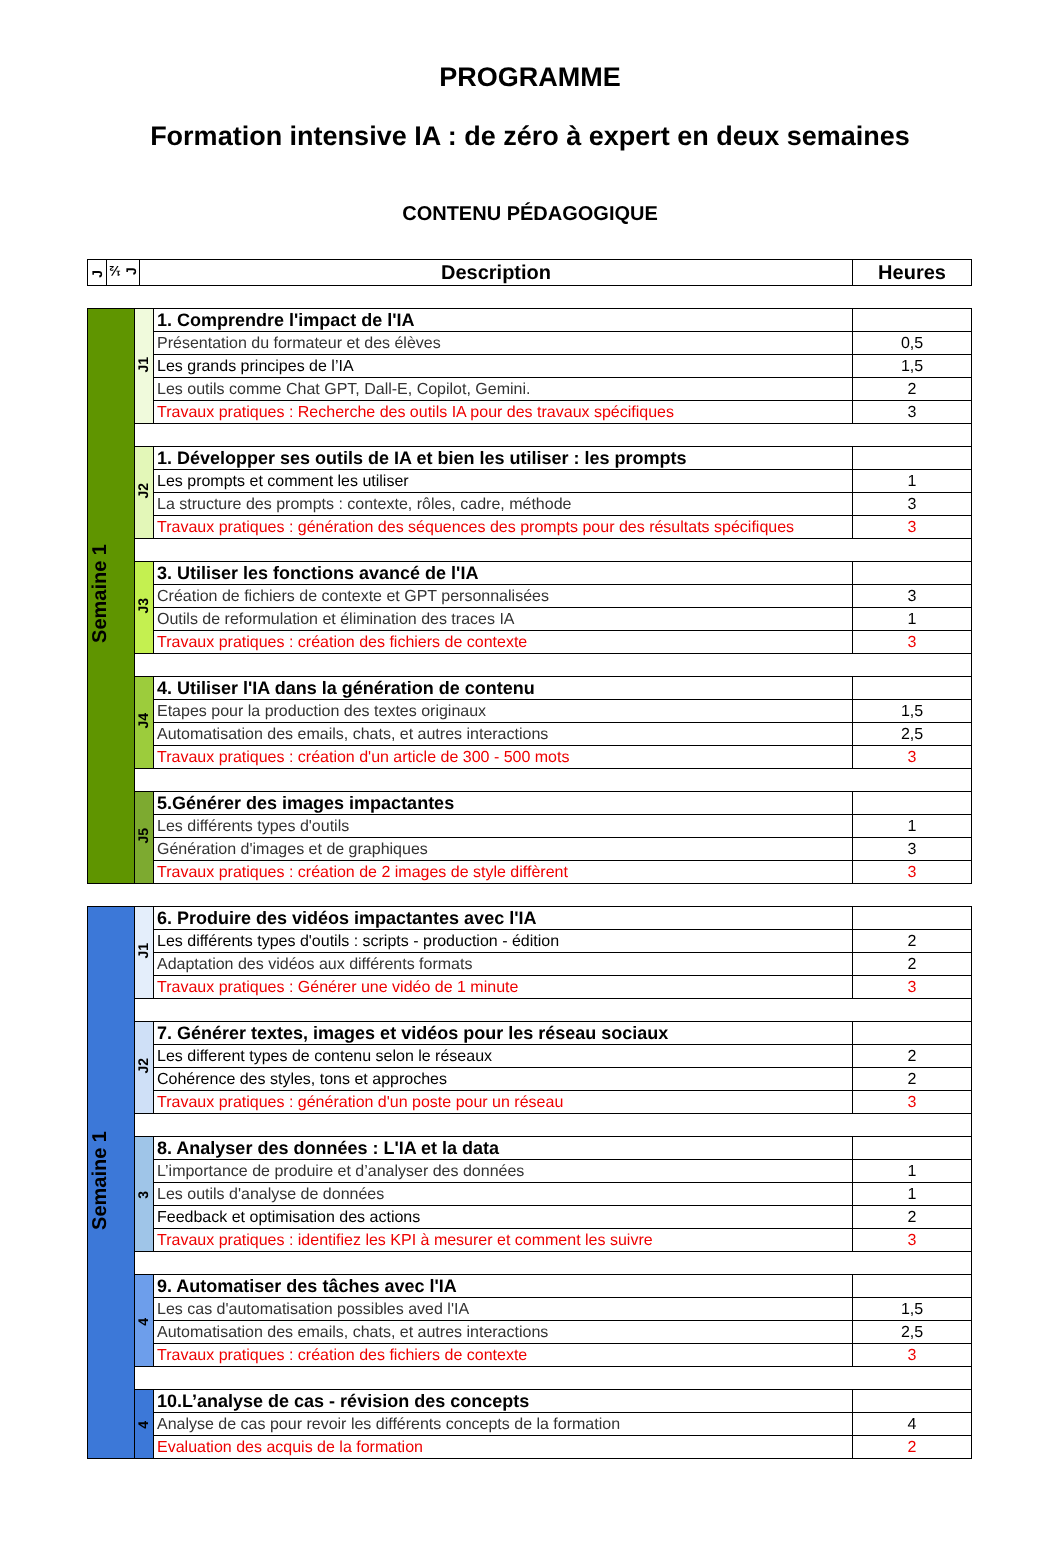PROGRAMME
Formation intensive IA : de zéro à expert en deux semaines
CONTENU PÉDAGOGIQUE
| J | ½ J | Description | Heures |
| --- | --- | --- | --- |
| Semaine 1 | J1 | 1. Comprendre l'impact de l'IA | |
| | | Présentation du formateur et des élèves | 0,5 |
| | | Les grands principes de l’IA | 1,5 |
| | | Les outils comme Chat GPT, Dall-E, Copilot, Gemini. | 2 |
| | | Travaux pratiques : Recherche des outils IA pour des travaux spécifiques | 3 |
| | J2 | 1. Développer ses outils de IA et bien les utiliser : les prompts | |
| | | Les prompts et comment les utiliser | 1 |
| | | La structure des prompts : contexte, rôles, cadre, méthode | 3 |
| | | Travaux pratiques : génération des séquences des prompts pour des résultats spécifiques | 3 |
| | J3 | 3. Utiliser les fonctions avancé de l'IA | |
| | | Création de fichiers de contexte et GPT personnalisées | 3 |
| | | Outils de reformulation et élimination des traces IA | 1 |
| | | Travaux pratiques : création des fichiers de contexte | 3 |
| | J4 | 4. Utiliser l'IA dans la génération de contenu | |
| | | Etapes pour la production des textes originaux | 1,5 |
| | | Automatisation des emails, chats, et autres interactions | 2,5 |
| | | Travaux pratiques : création d'un article de 300 - 500 mots | 3 |
| | J5 | 5.Générer des images impactantes | |
| | | Les différents types d'outils | 1 |
| | | Génération d'images et de graphiques | 3 |
| | | Travaux pratiques : création de 2 images de style diffèrent | 3 |
| Semaine 1 | J1 | 6. Produire des vidéos impactantes avec l'IA | |
| | | Les différents types d'outils : scripts - production - édition | 2 |
| | | Adaptation des vidéos aux différents formats | 2 |
| | | Travaux pratiques : Générer une vidéo de 1 minute | 3 |
| | J2 | 7. Générer textes, images et vidéos pour les réseau sociaux | |
| | | Les different types de contenu selon le réseaux | 2 |
| | | Cohérence des styles, tons et approches | 2 |
| | | Travaux pratiques : génération d'un poste pour un réseau | 3 |
| | 3 | 8. Analyser des données : L'IA et la data | |
| | | L’importance de produire et d’analyser des données | 1 |
| | | Les outils d'analyse de données | 1 |
| | | Feedback et optimisation des actions | 2 |
| | | Travaux pratiques : identifiez les KPI à mesurer et comment les suivre | 3 |
| | 4 | 9. Automatiser des tâches avec l'IA | |
| | | Les cas d'automatisation possibles aved l'IA | 1,5 |
| | | Automatisation des emails, chats, et autres interactions | 2,5 |
| | | Travaux pratiques : création des fichiers de contexte | 3 |
| | 4 | 10.L’analyse de cas - révision des concepts | |
| | | Analyse de cas pour revoir les différents concepts de la formation | 4 |
| | | Evaluation des acquis de la formation | 2 |